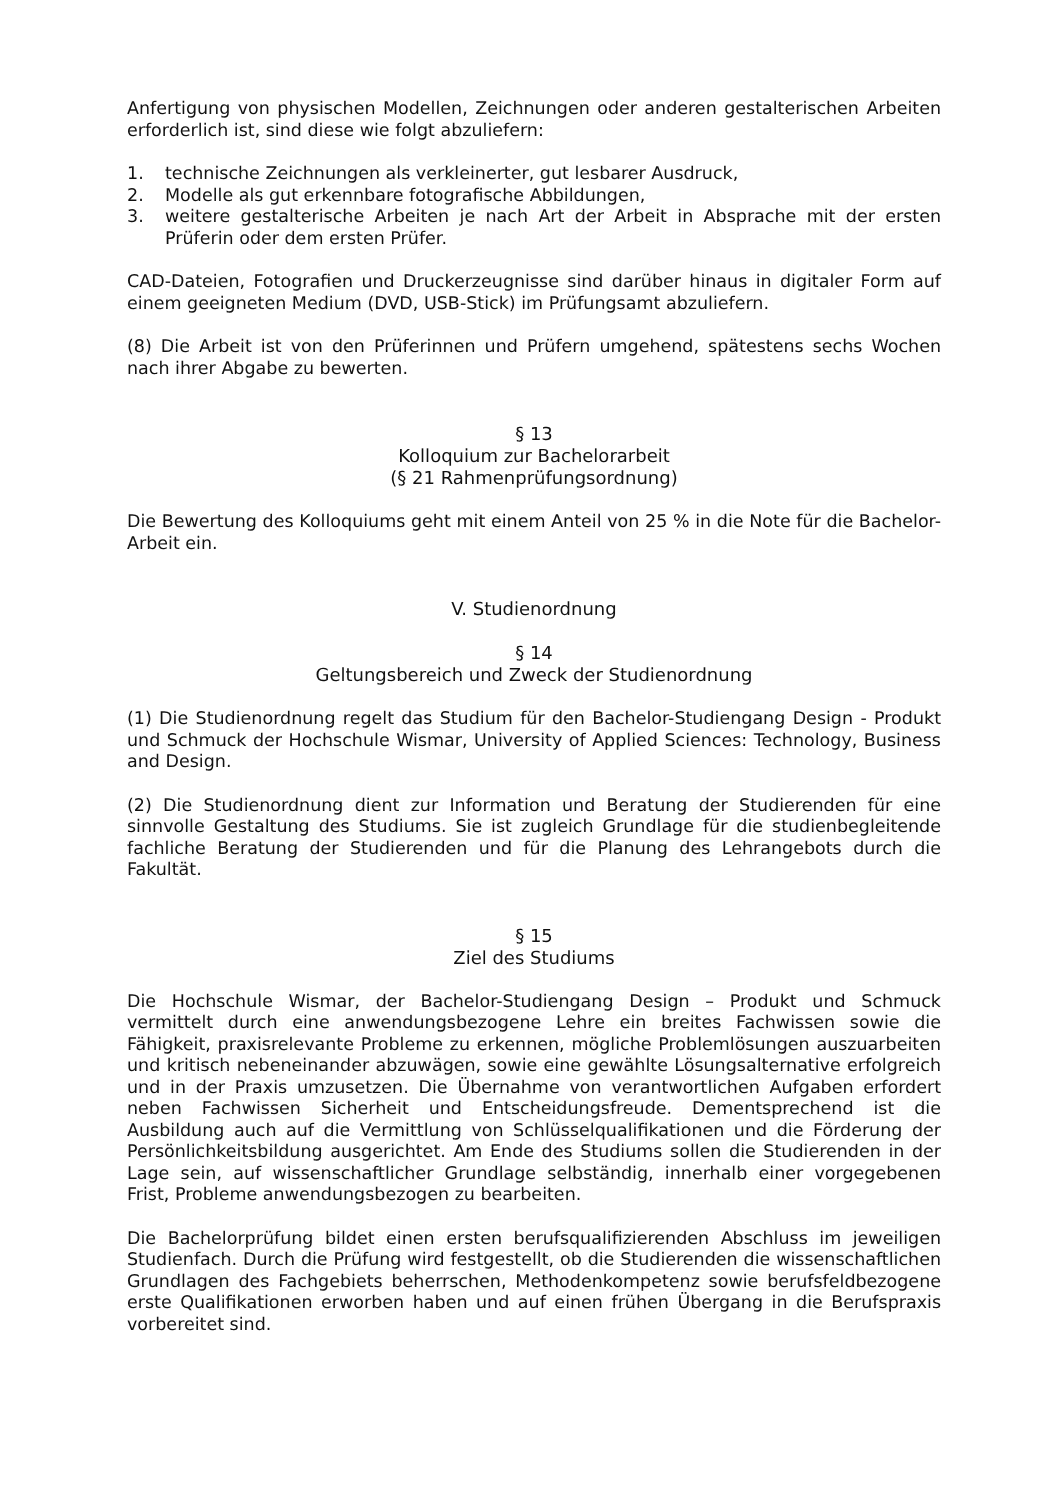Anfertigung von physischen Modellen, Zeichnungen oder anderen gestalterischen Arbeiten erforderlich ist, sind diese wie folgt abzuliefern:
1. technische Zeichnungen als verkleinerter, gut lesbarer Ausdruck,
2. Modelle als gut erkennbare fotografische Abbildungen,
3. weitere gestalterische Arbeiten je nach Art der Arbeit in Absprache mit der ersten Prüferin oder dem ersten Prüfer.
CAD-Dateien, Fotografien und Druckerzeugnisse sind darüber hinaus in digitaler Form auf einem geeigneten Medium (DVD, USB-Stick) im Prüfungsamt abzuliefern.
(8) Die Arbeit ist von den Prüferinnen und Prüfern umgehend, spätestens sechs Wochen nach ihrer Abgabe zu bewerten.
§ 13
Kolloquium zur Bachelorarbeit
(§ 21 Rahmenprüfungsordnung)
Die Bewertung des Kolloquiums geht mit einem Anteil von 25 % in die Note für die Bachelor-Arbeit ein.
V. Studienordnung
§ 14
Geltungsbereich und Zweck der Studienordnung
(1) Die Studienordnung regelt das Studium für den Bachelor-Studiengang Design - Produkt und Schmuck der Hochschule Wismar, University of Applied Sciences: Technology, Business and Design.
(2) Die Studienordnung dient zur Information und Beratung der Studierenden für eine sinnvolle Gestaltung des Studiums. Sie ist zugleich Grundlage für die studienbegleitende fachliche Beratung der Studierenden und für die Planung des Lehrangebots durch die Fakultät.
§ 15
Ziel des Studiums
Die Hochschule Wismar, der Bachelor-Studiengang Design – Produkt und Schmuck vermittelt durch eine anwendungsbezogene Lehre ein breites Fachwissen sowie die Fähigkeit, praxisrelevante Probleme zu erkennen, mögliche Problemlösungen auszuarbeiten und kritisch nebeneinander abzuwägen, sowie eine gewählte Lösungsalternative erfolgreich und in der Praxis umzusetzen. Die Übernahme von verantwortlichen Aufgaben erfordert neben Fachwissen Sicherheit und Entscheidungsfreude. Dementsprechend ist die Ausbildung auch auf die Vermittlung von Schlüsselqualifikationen und die Förderung der Persönlichkeitsbildung ausgerichtet. Am Ende des Studiums sollen die Studierenden in der Lage sein, auf wissenschaftlicher Grundlage selbständig, innerhalb einer vorgegebenen Frist, Probleme anwendungsbezogen zu bearbeiten.
Die Bachelorprüfung bildet einen ersten berufsqualifizierenden Abschluss im jeweiligen Studienfach. Durch die Prüfung wird festgestellt, ob die Studierenden die wissenschaftlichen Grundlagen des Fachgebiets beherrschen, Methodenkompetenz sowie berufsfeldbezogene erste Qualifikationen erworben haben und auf einen frühen Übergang in die Berufspraxis vorbereitet sind.